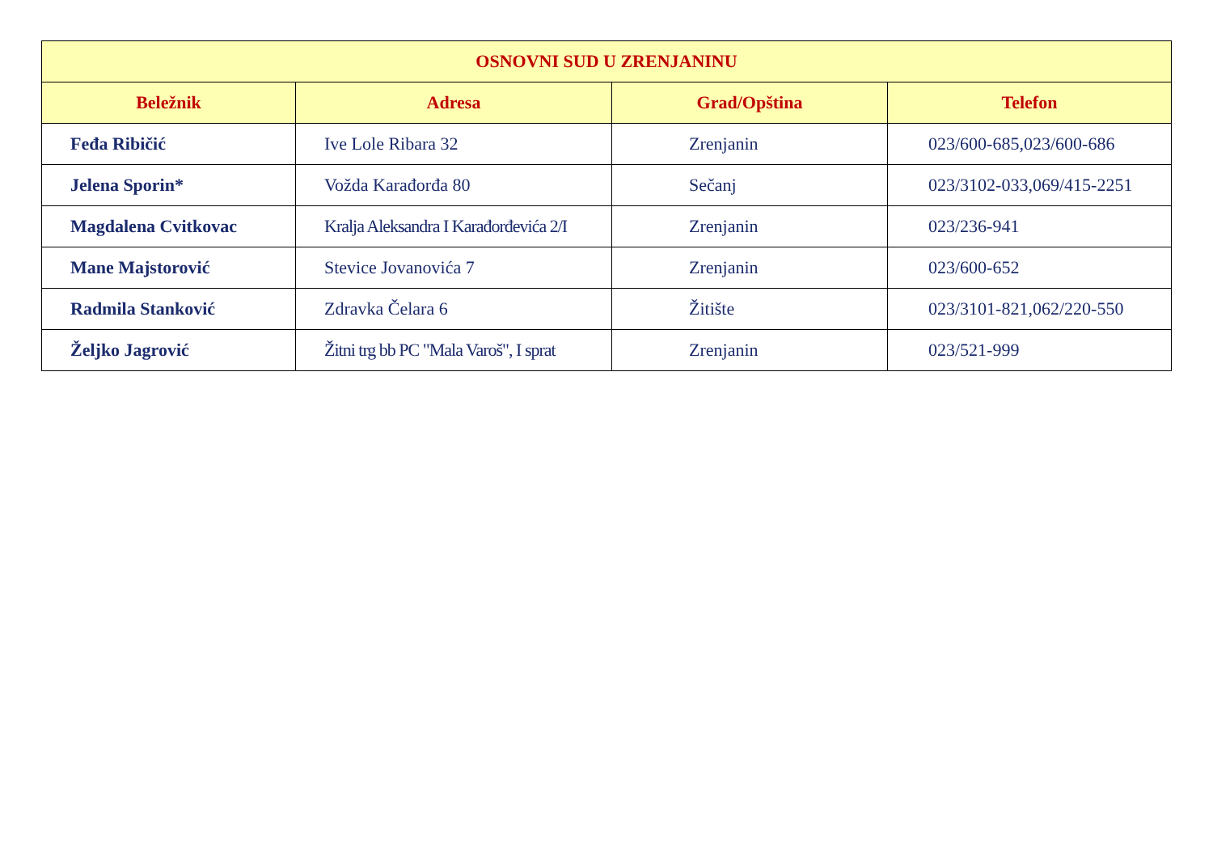| OSNOVNI SUD U ZRENJANINU | | | |
| --- | --- | --- | --- |
| Beležnik | Adresa | Grad/Opština | Telefon |
| Feđa Ribičić | Ive Lole Ribara 32 | Zrenjanin | 023/600-685,023/600-686 |
| Jelena Sporin* | Vožda Karađorđa 80 | Sečanj | 023/3102-033,069/415-2251 |
| Magdalena Cvitkovac | Kralja Aleksandra I Karađorđevića 2/I | Zrenjanin | 023/236-941 |
| Mane Majstorović | Stevice Jovanovića 7 | Zrenjanin | 023/600-652 |
| Radmila Stanković | Zdravka Čelara 6 | Žitište | 023/3101-821,062/220-550 |
| Željko Jagrović | Žitni trg bb PC "Mala Varoš", I sprat | Zrenjanin | 023/521-999 |